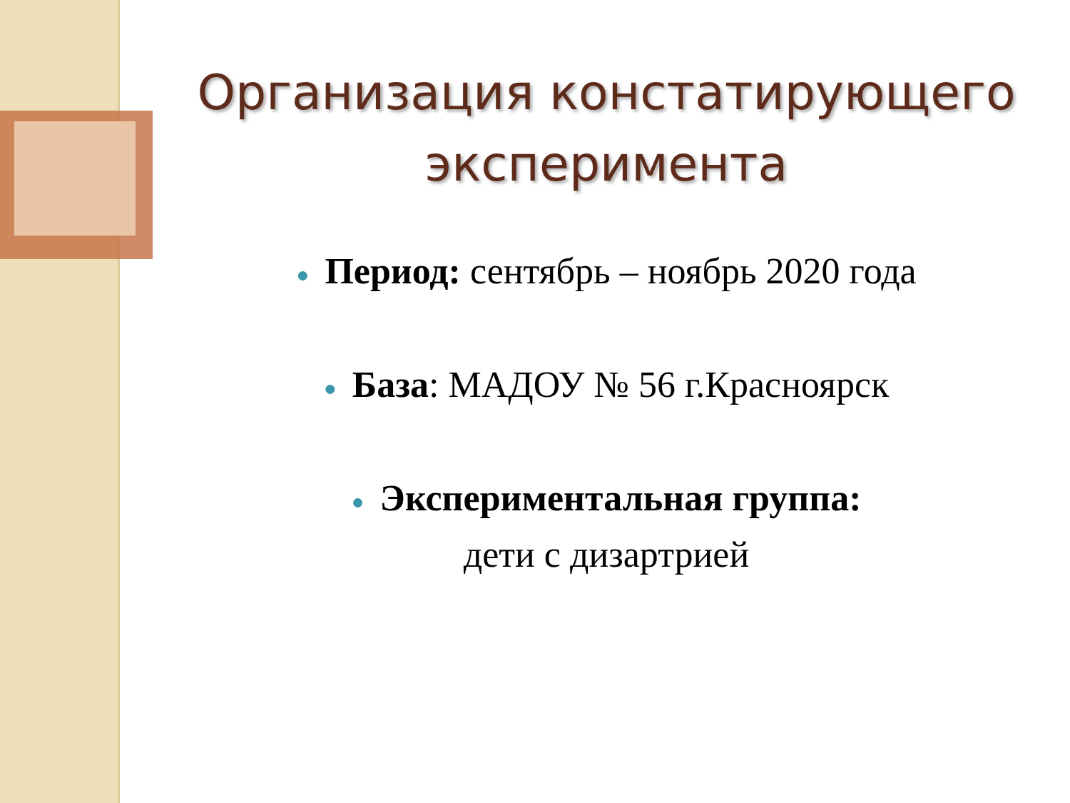Организация констатирующего
эксперимента
● Период: сентябрь – ноябрь 2020 года
● База: МАДОУ № 56 г.Красноярск
● Экспериментальная группа:
дети с дизартрией